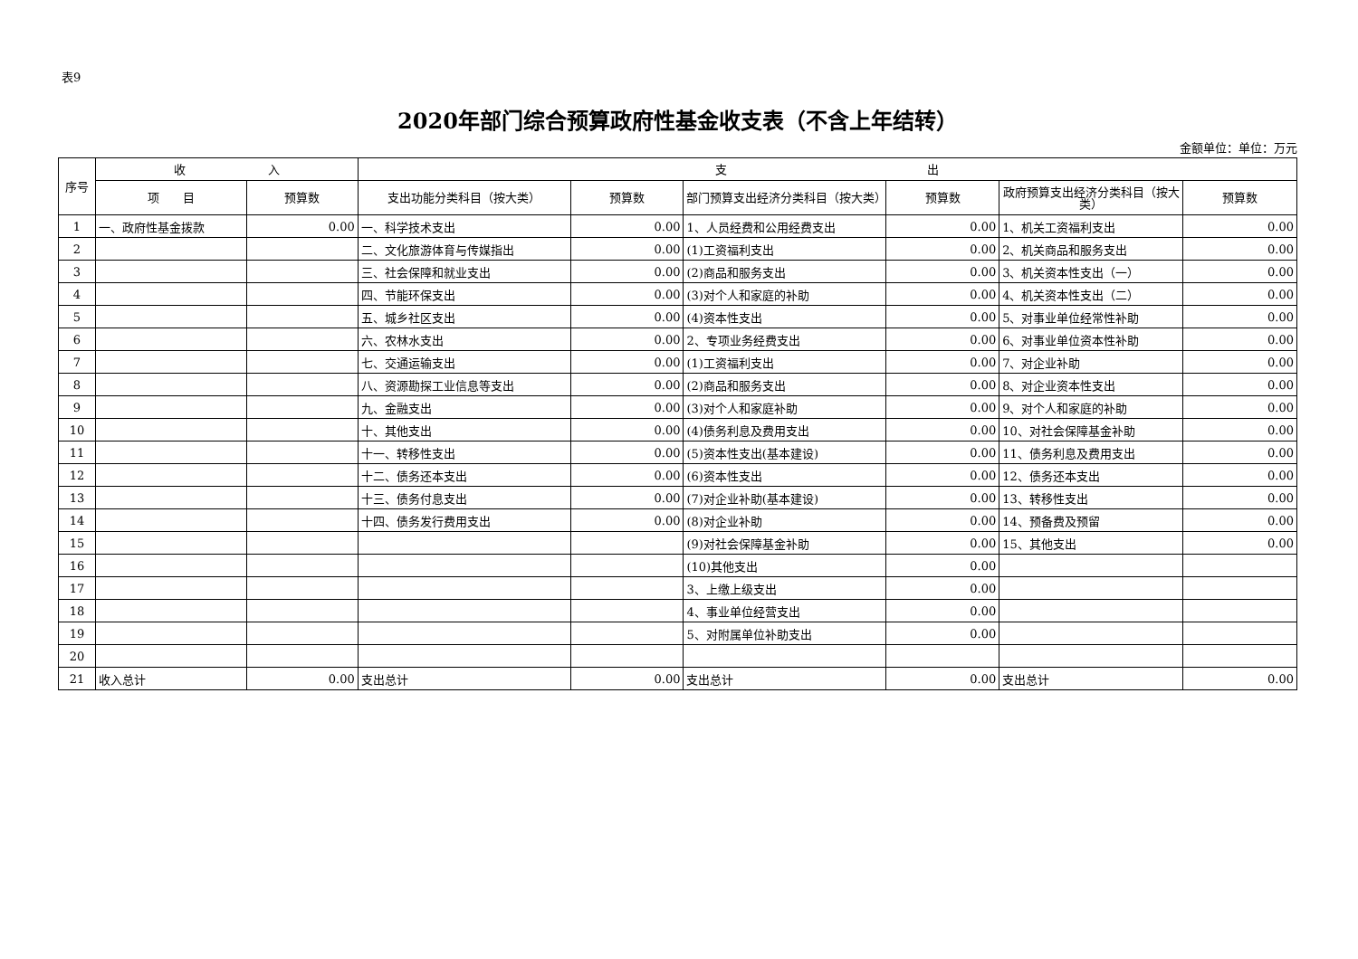表9
2020年部门综合预算政府性基金收支表（不含上年结转）
金额单位：单位：万元
| 序号 | 收 入 | | 支 出 | | | | | |
| --- | --- | --- | --- | --- | --- | --- | --- | --- |
| | 项 目 | 预算数 | 支出功能分类科目（按大类） | 预算数 | 部门预算支出经济分类科目（按大类） | 预算数 | 政府预算支出经济分类科目（按大类） | 预算数 |
| 1 | 一、政府性基金拨款 | 0.00 | 一、科学技术支出 | 0.00 | 1、人员经费和公用经费支出 | 0.00 | 1、机关工资福利支出 | 0.00 |
| 2 | | | 二、文化旅游体育与传媒指出 | 0.00 | (1)工资福利支出 | 0.00 | 2、机关商品和服务支出 | 0.00 |
| 3 | | | 三、社会保障和就业支出 | 0.00 | (2)商品和服务支出 | 0.00 | 3、机关资本性支出（一） | 0.00 |
| 4 | | | 四、节能环保支出 | 0.00 | (3)对个人和家庭的补助 | 0.00 | 4、机关资本性支出（二） | 0.00 |
| 5 | | | 五、城乡社区支出 | 0.00 | (4)资本性支出 | 0.00 | 5、对事业单位经常性补助 | 0.00 |
| 6 | | | 六、农林水支出 | 0.00 | 2、专项业务经费支出 | 0.00 | 6、对事业单位资本性补助 | 0.00 |
| 7 | | | 七、交通运输支出 | 0.00 | (1)工资福利支出 | 0.00 | 7、对企业补助 | 0.00 |
| 8 | | | 八、资源勘探工业信息等支出 | 0.00 | (2)商品和服务支出 | 0.00 | 8、对企业资本性支出 | 0.00 |
| 9 | | | 九、金融支出 | 0.00 | (3)对个人和家庭补助 | 0.00 | 9、对个人和家庭的补助 | 0.00 |
| 10 | | | 十、其他支出 | 0.00 | (4)债务利息及费用支出 | 0.00 | 10、对社会保障基金补助 | 0.00 |
| 11 | | | 十一、转移性支出 | 0.00 | (5)资本性支出(基本建设) | 0.00 | 11、债务利息及费用支出 | 0.00 |
| 12 | | | 十二、债务还本支出 | 0.00 | (6)资本性支出 | 0.00 | 12、债务还本支出 | 0.00 |
| 13 | | | 十三、债务付息支出 | 0.00 | (7)对企业补助(基本建设) | 0.00 | 13、转移性支出 | 0.00 |
| 14 | | | 十四、债务发行费用支出 | 0.00 | (8)对企业补助 | 0.00 | 14、预备费及预留 | 0.00 |
| 15 | | | | | (9)对社会保障基金补助 | 0.00 | 15、其他支出 | 0.00 |
| 16 | | | | | (10)其他支出 | 0.00 | | |
| 17 | | | | | 3、上缴上级支出 | 0.00 | | |
| 18 | | | | | 4、事业单位经营支出 | 0.00 | | |
| 19 | | | | | 5、对附属单位补助支出 | 0.00 | | |
| 20 | | | | | | | | |
| 21 | 收入总计 | 0.00 | 支出总计 | 0.00 | 支出总计 | 0.00 | 支出总计 | 0.00 |